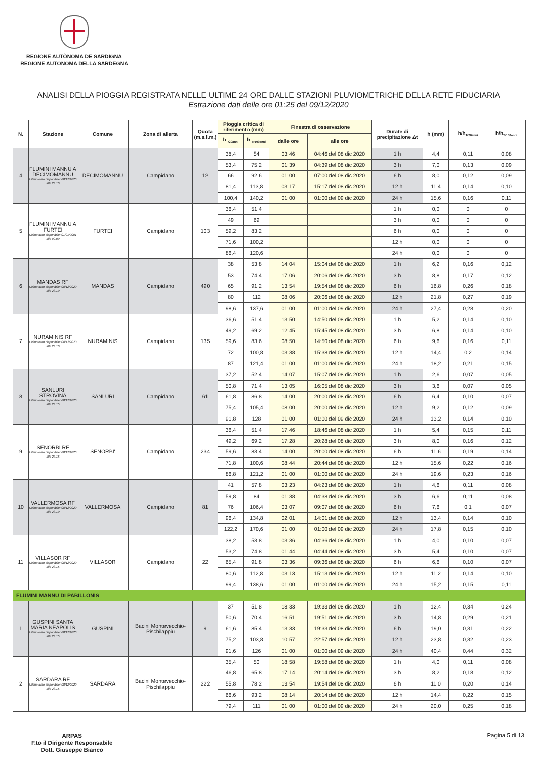REGIONE AUTÒNOMA DE SARDIGNA
REGIONE AUTONOMA DELLA SARDEGNA
ANALISI DELLA PIOGGIA REGISTRATA NELLE ULTIME 24 ORE DALLE STAZIONI PLUVIOMETRICHE DELLA RETE FIDUCIARIA
Estrazione dati delle ore 01:25 del 09/12/2020
| N. | Stazione | Comune | Zona di allerta | Quota (m.s.l.m.) | Pioggia critica di riferimento (mm) | | Finestra di osservazione | | Durate di precipitazione Δt | h (mm) | h/h<sub>Tr20anni</sub> | h/h<sub>Tr100anni</sub> |
| --- | --- | --- | --- | --- | --- | --- | --- | --- | --- | --- | --- | --- |
| | | | | | h<sub>Tr20anni</sub> | h <sub>Tr100anni</sub> | dalle ore | alle ore | | | | |
| 4 | FLUMINI MANNU A DECIMOMANNU Ultimo dato disponibile: 08/12/2020 alle 23:10 | DECIMOMANNU | Campidano | 12 | 38,4 | 54 | 03:46 | 04:46 del 08 dic 2020 | 1 h | 4,4 | 0,11 | 0,08 |
| | | | | | 53,4 | 75,2 | 01:39 | 04:39 del 08 dic 2020 | 3 h | 7,0 | 0,13 | 0,09 |
| | | | | | 66 | 92,6 | 01:00 | 07:00 del 08 dic 2020 | 6 h | 8,0 | 0,12 | 0,09 |
| | | | | | 81,4 | 113,8 | 03:17 | 15:17 del 08 dic 2020 | 12 h | 11,4 | 0,14 | 0,10 |
| | | | | | 100,4 | 140,2 | 01:00 | 01:00 del 09 dic 2020 | 24 h | 15,6 | 0,16 | 0,11 |
| 5 | FLUMINI MANNU A FURTEI Ultimo dato disponibile: 01/01/0001 alle 00:00 | FURTEI | Campidano | 103 | 36,4 | 51,4 | | | 1 h | 0,0 | 0 | 0 |
| | | | | | 49 | 69 | | | 3 h | 0,0 | 0 | 0 |
| | | | | | 59,2 | 83,2 | | | 6 h | 0,0 | 0 | 0 |
| | | | | | 71,6 | 100,2 | | | 12 h | 0,0 | 0 | 0 |
| | | | | | 86,4 | 120,6 | | | 24 h | 0,0 | 0 | 0 |
| 6 | MANDAS RF Ultimo dato disponibile: 08/12/2020 alle 23:10 | MANDAS | Campidano | 490 | 38 | 53,8 | 14:04 | 15:04 del 08 dic 2020 | 1 h | 6,2 | 0,16 | 0,12 |
| | | | | | 53 | 74,4 | 17:06 | 20:06 del 08 dic 2020 | 3 h | 8,8 | 0,17 | 0,12 |
| | | | | | 65 | 91,2 | 13:54 | 19:54 del 08 dic 2020 | 6 h | 16,8 | 0,26 | 0,18 |
| | | | | | 80 | 112 | 08:06 | 20:06 del 08 dic 2020 | 12 h | 21,8 | 0,27 | 0,19 |
| | | | | | 98,6 | 137,6 | 01:00 | 01:00 del 09 dic 2020 | 24 h | 27,4 | 0,28 | 0,20 |
| 7 | NURAMINIS RF Ultimo dato disponibile: 08/12/2020 alle 23:10 | NURAMINIS | Campidano | 135 | 36,6 | 51,4 | 13:50 | 14:50 del 08 dic 2020 | 1 h | 5,2 | 0,14 | 0,10 |
| | | | | | 49,2 | 69,2 | 12:45 | 15:45 del 08 dic 2020 | 3 h | 6,8 | 0,14 | 0,10 |
| | | | | | 59,6 | 83,6 | 08:50 | 14:50 del 08 dic 2020 | 6 h | 9,6 | 0,16 | 0,11 |
| | | | | | 72 | 100,8 | 03:38 | 15:38 del 08 dic 2020 | 12 h | 14,4 | 0,2 | 0,14 |
| | | | | | 87 | 121,4 | 01:00 | 01:00 del 09 dic 2020 | 24 h | 18,2 | 0,21 | 0,15 |
| 8 | SANLURI STROVINA Ultimo dato disponibile: 08/12/2020 alle 23:15 | SANLURI | Campidano | 61 | 37,2 | 52,4 | 14:07 | 15:07 del 08 dic 2020 | 1 h | 2,6 | 0,07 | 0,05 |
| | | | | | 50,8 | 71,4 | 13:05 | 16:05 del 08 dic 2020 | 3 h | 3,6 | 0,07 | 0,05 |
| | | | | | 61,8 | 86,8 | 14:00 | 20:00 del 08 dic 2020 | 6 h | 6,4 | 0,10 | 0,07 |
| | | | | | 75,4 | 105,4 | 08:00 | 20:00 del 08 dic 2020 | 12 h | 9,2 | 0,12 | 0,09 |
| | | | | | 91,8 | 128 | 01:00 | 01:00 del 09 dic 2020 | 24 h | 13,2 | 0,14 | 0,10 |
| 9 | SENORBI RF Ultimo dato disponibile: 08/12/2020 alle 23:15 | SENORBI' | Campidano | 234 | 36,4 | 51,4 | 17:46 | 18:46 del 08 dic 2020 | 1 h | 5,4 | 0,15 | 0,11 |
| | | | | | 49,2 | 69,2 | 17:28 | 20:28 del 08 dic 2020 | 3 h | 8,0 | 0,16 | 0,12 |
| | | | | | 59,6 | 83,4 | 14:00 | 20:00 del 08 dic 2020 | 6 h | 11,6 | 0,19 | 0,14 |
| | | | | | 71,8 | 100,6 | 08:44 | 20:44 del 08 dic 2020 | 12 h | 15,6 | 0,22 | 0,16 |
| | | | | | 86,8 | 121,2 | 01:00 | 01:00 del 09 dic 2020 | 24 h | 19,6 | 0,23 | 0,16 |
| 10 | VALLERMOSA RF Ultimo dato disponibile: 08/12/2020 alle 23:10 | VALLERMOSA | Campidano | 81 | 41 | 57,8 | 03:23 | 04:23 del 08 dic 2020 | 1 h | 4,6 | 0,11 | 0,08 |
| | | | | | 59,8 | 84 | 01:38 | 04:38 del 08 dic 2020 | 3 h | 6,6 | 0,11 | 0,08 |
| | | | | | 76 | 106,4 | 03:07 | 09:07 del 08 dic 2020 | 6 h | 7,6 | 0,1 | 0,07 |
| | | | | | 96,4 | 134,8 | 02:01 | 14:01 del 08 dic 2020 | 12 h | 13,4 | 0,14 | 0,10 |
| | | | | | 122,2 | 170,6 | 01:00 | 01:00 del 09 dic 2020 | 24 h | 17,8 | 0,15 | 0,10 |
| 11 | VILLASOR RF Ultimo dato disponibile: 08/12/2020 alle 23:15 | VILLASOR | Campidano | 22 | 38,2 | 53,8 | 03:36 | 04:36 del 08 dic 2020 | 1 h | 4,0 | 0,10 | 0,07 |
| | | | | | 53,2 | 74,8 | 01:44 | 04:44 del 08 dic 2020 | 3 h | 5,4 | 0,10 | 0,07 |
| | | | | | 65,4 | 91,8 | 03:36 | 09:36 del 08 dic 2020 | 6 h | 6,6 | 0,10 | 0,07 |
| | | | | | 80,6 | 112,8 | 03:13 | 15:13 del 08 dic 2020 | 12 h | 11,2 | 0,14 | 0,10 |
| | | | | | 99,4 | 138,6 | 01:00 | 01:00 del 09 dic 2020 | 24 h | 15,2 | 0,15 | 0,11 |
| FLUMINI MANNU DI PABILLONIS | | | | | | | | | | | | |
| 1 | GUSPINI SANTA MARIA NEAPOLIS Ultimo dato disponibile: 08/12/2020 alle 23:15 | GUSPINI | Bacini Montevecchio-Pischilappiu | 9 | 37 | 51,8 | 18:33 | 19:33 del 08 dic 2020 | 1 h | 12,4 | 0,34 | 0,24 |
| | | | | | 50,6 | 70,4 | 16:51 | 19:51 del 08 dic 2020 | 3 h | 14,8 | 0,29 | 0,21 |
| | | | | | 61,6 | 85,4 | 13:33 | 19:33 del 08 dic 2020 | 6 h | 19,0 | 0,31 | 0,22 |
| | | | | | 75,2 | 103,8 | 10:57 | 22:57 del 08 dic 2020 | 12 h | 23,8 | 0,32 | 0,23 |
| | | | | | 91,6 | 126 | 01:00 | 01:00 del 09 dic 2020 | 24 h | 40,4 | 0,44 | 0,32 |
| 2 | SARDARA RF Ultimo dato disponibile: 08/12/2020 alle 23:15 | SARDARA | Bacini Montevecchio-Pischilappiu | 222 | 35,4 | 50 | 18:58 | 19:58 del 08 dic 2020 | 1 h | 4,0 | 0,11 | 0,08 |
| | | | | | 46,8 | 65,8 | 17:14 | 20:14 del 08 dic 2020 | 3 h | 8,2 | 0,18 | 0,12 |
| | | | | | 55,8 | 78,2 | 13:54 | 19:54 del 08 dic 2020 | 6 h | 11,0 | 0,20 | 0,14 |
| | | | | | 66,6 | 93,2 | 08:14 | 20:14 del 08 dic 2020 | 12 h | 14,4 | 0,22 | 0,15 |
| | | | | | 79,4 | 111 | 01:00 | 01:00 del 09 dic 2020 | 24 h | 20,0 | 0,25 | 0,18 |
ARPAS
F.to il Dirigente Responsabile
Dott. Giuseppe Bianco
Pagina 5 di 13